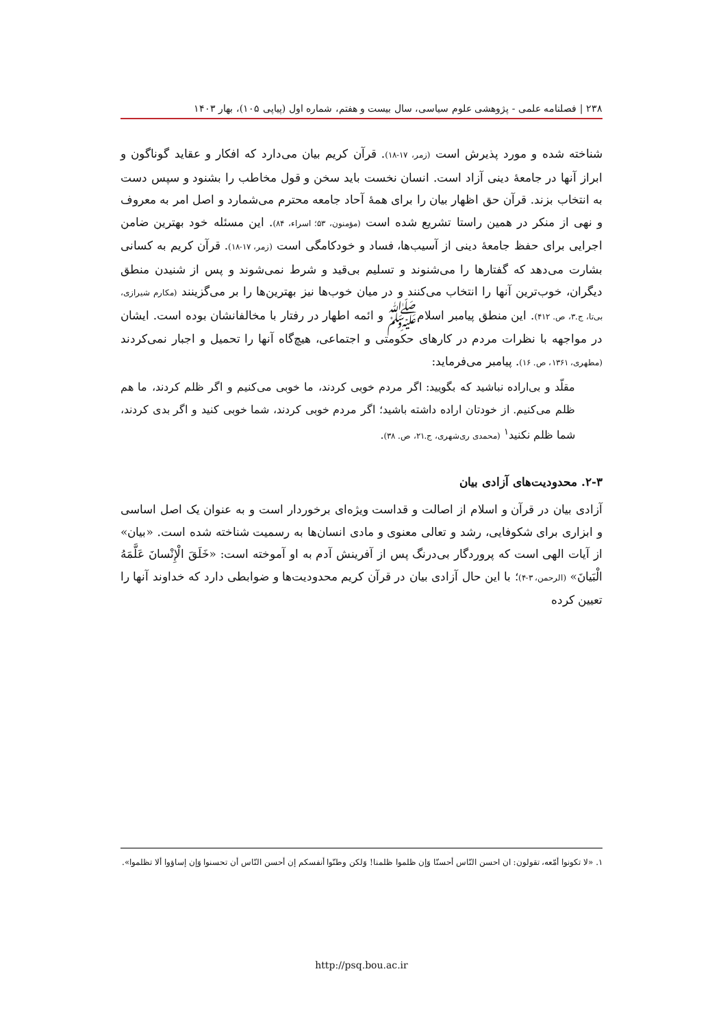۲۳۸ | فصلنامه علمی - پژوهشی علوم سیاسی، سال بیست و هفتم، شماره اول (پیاپی ۱۰۵)، بهار ۱۴۰۳
شناخته شده و مورد پذیرش است (زمر، ۱۷-۱۸). قرآن کریم بیان می‌دارد که افکار و عقاید گوناگون و ابراز آنها در جامعهٔ دینی آزاد است. انسان نخست باید سخن و قول مخاطب را بشنود و سپس دست به انتخاب بزند. قرآن حق اظهار بیان را برای همهٔ آحاد جامعه محترم می‌شمارد و اصل امر به معروف و نهی از منکر در همین راستا تشریع شده است (مؤمنون، ۵۳؛ اسراء، ۸۴). این مسئله خود بهترین ضامن اجرایی برای حفظ جامعهٔ دینی از آسیب‌ها، فساد و خودکامگی است (زمر، ۱۷-۱۸). قرآن کریم به کسانی بشارت می‌دهد که گفتارها را می‌شنوند و تسلیم بی‌قید و شرط نمی‌شوند و پس از شنیدن منطق دیگران، خوب‌ترین آنها را انتخاب می‌کنند و در میان خوب‌ها نیز بهترین‌ها را بر می‌گزینند (مکارم شیرازی، بی‌تا، ج.۳، ص. ۴۱۲). این منطق پیامبر اسلامﷺ و ائمه اطهار در رفتار با مخالفانشان بوده است. ایشان در مواجهه با نظرات مردم در کارهای حکومتی و اجتماعی، هیچ‌گاه آنها را تحمیل و اجبار نمی‌کردند (مطهری، ۱۳۶۱، ص. ۱۶). پیامبر می‌فرماید:
مقلّد و بی‌اراده نباشید که بگویید: اگر مردم خوبی کردند، ما خوبی می‌کنیم و اگر ظلم کردند، ما هم ظلم می‌کنیم. از خودتان اراده داشته باشید؛ اگر مردم خوبی کردند، شما خوبی کنید و اگر بدی کردند، شما ظلم نکنید<sup>۱</sup> (محمدی ری‌شهری، ج.۲۱، ص. ۳۸).
۲-۳. محدودیت‌های آزادی بیان
آزادی بیان در قرآن و اسلام از اصالت و قداست ویژه‌ای برخوردار است و به عنوان یک اصل اساسی و ابزاری برای شکوفایی، رشد و تعالی معنوی و مادی انسان‌ها به رسمیت شناخته شده است. «بیان» از آیات الهی است که پروردگار بی‌درنگ پس از آفرینش آدم به او آموخته است: «خَلَقَ الْإِنْسانَ عَلَّمَهُ الْبَيانَ» (الرحمن، ۳-۴)؛ با این حال آزادی بیان در قرآن کریم محدودیت‌ها و ضوابطی دارد که خداوند آنها را تعیین کرده
۱. «لا تکونوا أمّعه، تقولون: ان احسن النّاس أحسنّا وَإن ظلموا ظلمنا! وَلکن وطنّوا أنفسکم إن أحسن النّاس أن تحسنوا وَإن إساؤوا ألا تظلموا».
http://psq.bou.ac.ir